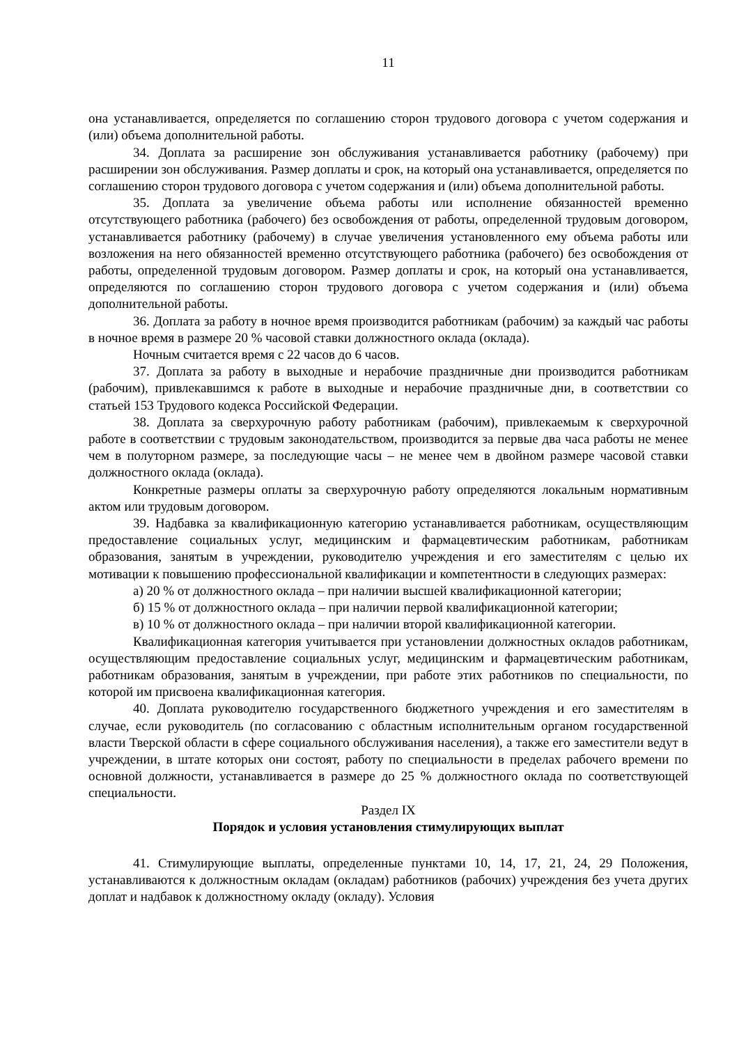11
она устанавливается, определяется по соглашению сторон трудового договора с учетом содержания и (или) объема дополнительной работы.
34. Доплата за расширение зон обслуживания устанавливается работнику (рабочему) при расширении зон обслуживания. Размер доплаты и срок, на который она устанавливается, определяется по соглашению сторон трудового договора с учетом содержания и (или) объема дополнительной работы.
35. Доплата за увеличение объема работы или исполнение обязанностей временно отсутствующего работника (рабочего) без освобождения от работы, определенной трудовым договором, устанавливается работнику (рабочему) в случае увеличения установленного ему объема работы или возложения на него обязанностей временно отсутствующего работника (рабочего) без освобождения от работы, определенной трудовым договором. Размер доплаты и срок, на который она устанавливается, определяются по соглашению сторон трудового договора с учетом содержания и (или) объема дополнительной работы.
36. Доплата за работу в ночное время производится работникам (рабочим) за каждый час работы в ночное время в размере 20 % часовой ставки должностного оклада (оклада).
Ночным считается время с 22 часов до 6 часов.
37. Доплата за работу в выходные и нерабочие праздничные дни производится работникам (рабочим), привлекавшимся к работе в выходные и нерабочие праздничные дни, в соответствии со статьей 153 Трудового кодекса Российской Федерации.
38. Доплата за сверхурочную работу работникам (рабочим), привлекаемым к сверхурочной работе в соответствии с трудовым законодательством, производится за первые два часа работы не менее чем в полуторном размере, за последующие часы – не менее чем в двойном размере часовой ставки должностного оклада (оклада).
Конкретные размеры оплаты за сверхурочную работу определяются локальным нормативным актом или трудовым договором.
39. Надбавка за квалификационную категорию устанавливается работникам, осуществляющим предоставление социальных услуг, медицинским и фармацевтическим работникам, работникам образования, занятым в учреждении, руководителю учреждения и его заместителям с целью их мотивации к повышению профессиональной квалификации и компетентности в следующих размерах:
а) 20 % от должностного оклада – при наличии высшей квалификационной категории;
б) 15 % от должностного оклада – при наличии первой квалификационной категории;
в) 10 % от должностного оклада – при наличии второй квалификационной категории.
Квалификационная категория учитывается при установлении должностных окладов работникам, осуществляющим предоставление социальных услуг, медицинским и фармацевтическим работникам, работникам образования, занятым в учреждении, при работе этих работников по специальности, по которой им присвоена квалификационная категория.
40. Доплата руководителю государственного бюджетного учреждения и его заместителям в случае, если руководитель (по согласованию с областным исполнительным органом государственной власти Тверской области в сфере социального обслуживания населения), а также его заместители ведут в учреждении, в штате которых они состоят, работу по специальности в пределах рабочего времени по основной должности, устанавливается в размере до 25 % должностного оклада по соответствующей специальности.
Раздел IX
Порядок и условия установления стимулирующих выплат
41. Стимулирующие выплаты, определенные пунктами 10, 14, 17, 21, 24, 29 Положения, устанавливаются к должностным окладам (окладам) работников (рабочих) учреждения без учета других доплат и надбавок к должностному окладу (окладу). Условия